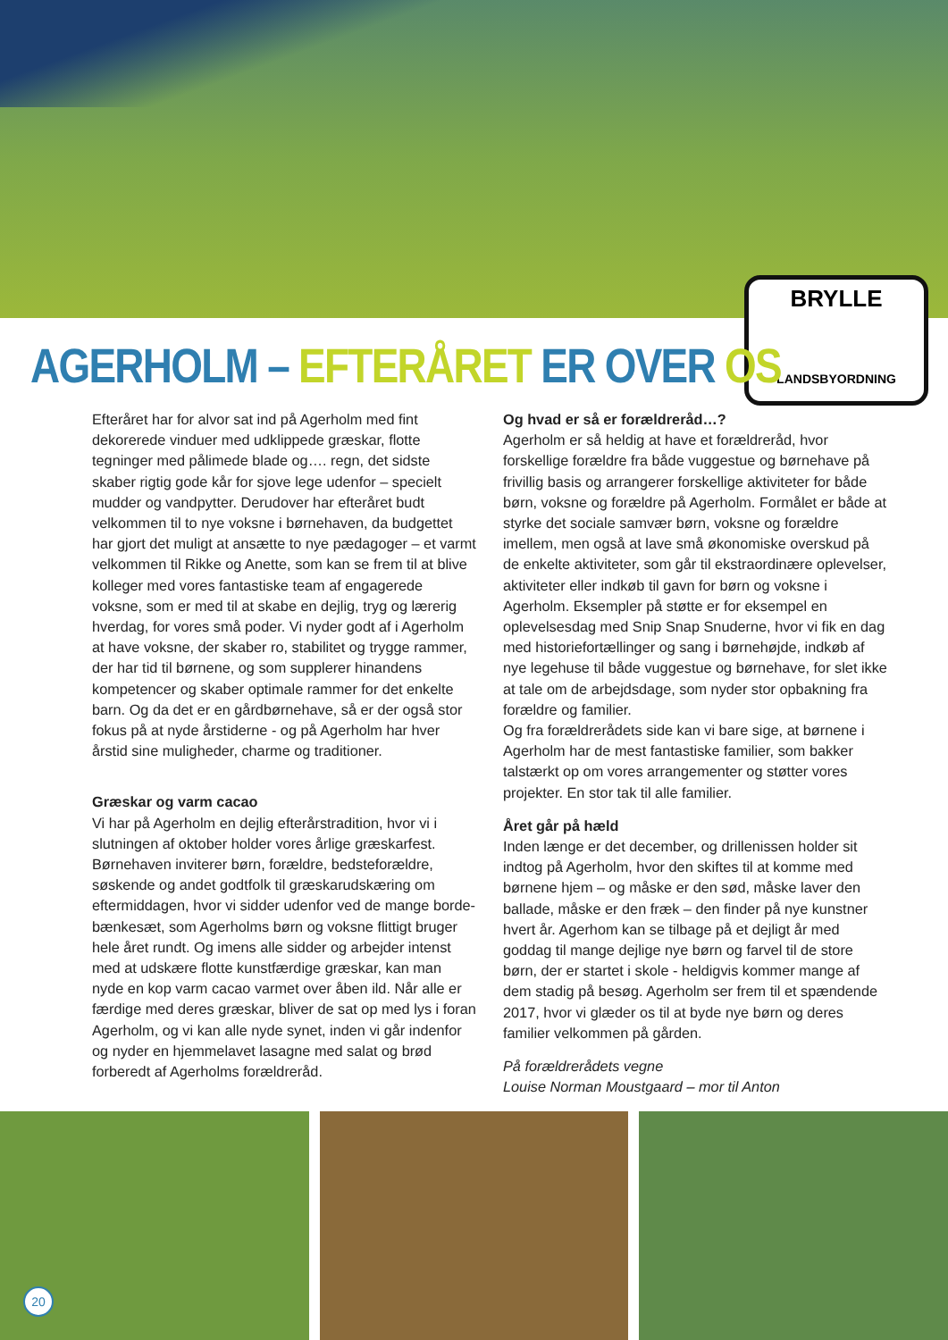BRYLLE
LANDSBYORDNING
AGERHOLM – EFTERÅRET ER OVER OS
Efteråret har for alvor sat ind på Agerholm med fint dekorerede vinduer med udklippede græskar, flotte tegninger med pålimede blade og…. regn, det sidste skaber rigtig gode kår for sjove lege udenfor – specielt mudder og vandpytter. Derudover har efteråret budt velkommen til to nye voksne i børnehaven, da budgettet har gjort det muligt at ansætte to nye pædagoger – et varmt velkommen til Rikke og Anette, som kan se frem til at blive kolleger med vores fantastiske team af engagerede voksne, som er med til at skabe en dejlig, tryg og lærerig hverdag, for vores små poder. Vi nyder godt af i Agerholm at have voksne, der skaber ro, stabilitet og trygge rammer, der har tid til børnene, og som supplerer hinandens kompetencer og skaber optimale rammer for det enkelte barn. Og da det er en gårdbørnehave, så er der også stor fokus på at nyde årstiderne - og på Agerholm har hver årstid sine muligheder, charme og traditioner.
Græskar og varm cacao
Vi har på Agerholm en dejlig efterårstradition, hvor vi i slutningen af oktober holder vores årlige græskarfest. Børnehaven inviterer børn, forældre, bedsteforældre, søskende og andet godtfolk til græskarudskæring om eftermiddagen, hvor vi sidder udenfor ved de mange borde-bænkesæt, som Agerholms børn og voksne flittigt bruger hele året rundt. Og imens alle sidder og arbejder intenst med at udskære flotte kunstfærdige græskar, kan man nyde en kop varm cacao varmet over åben ild. Når alle er færdige med deres græskar, bliver de sat op med lys i foran Agerholm, og vi kan alle nyde synet, inden vi går indenfor og nyder en hjemmelavet lasagne med salat og brød forberedt af Agerholms forældreråd.
Og hvad er så er forældreråd…?
Agerholm er så heldig at have et forældreråd, hvor forskellige forældre fra både vuggestue og børnehave på frivillig basis og arrangerer forskellige aktiviteter for både børn, voksne og forældre på Agerholm. Formålet er både at styrke det sociale samvær børn, voksne og forældre imellem, men også at lave små økonomiske overskud på de enkelte aktiviteter, som går til ekstraordinære oplevelser, aktiviteter eller indkøb til gavn for børn og voksne i Agerholm. Eksempler på støtte er for eksempel en oplevelsesdag med Snip Snap Snuderne, hvor vi fik en dag med historiefortællinger og sang i børnehøjde, indkøb af nye legehuse til både vuggestue og børnehave, for slet ikke at tale om de arbejdsdage, som nyder stor opbakning fra forældre og familier.
Og fra forældrerådets side kan vi bare sige, at børnene i Agerholm har de mest fantastiske familier, som bakker talstærkt op om vores arrangementer og støtter vores projekter. En stor tak til alle familier.
Året går på hæld
Inden længe er det december, og drillenissen holder sit indtog på Agerholm, hvor den skiftes til at komme med børnene hjem – og måske er den sød, måske laver den ballade, måske er den fræk – den finder på nye kunstner hvert år. Agerhom kan se tilbage på et dejligt år med goddag til mange dejlige nye børn og farvel til de store børn, der er startet i skole - heldigvis kommer mange af dem stadig på besøg. Agerholm ser frem til et spændende 2017, hvor vi glæder os til at byde nye børn og deres familier velkommen på gården.
På forældrerådets vegne
Louise Norman Moustgaard – mor til Anton
20